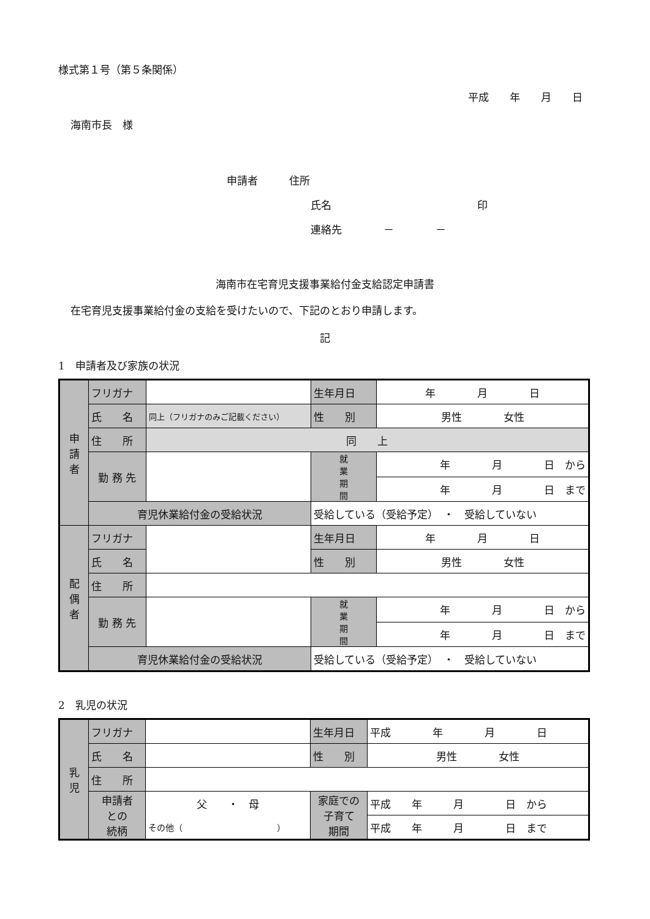様式第１号（第５条関係）
平成　　年　　月　　日
海南市長　様
申請者　　　住所
氏名　　　　　　　　　　　　　　印
連絡先　　　　－　　　　－
海南市在宅育児支援事業給付金支給認定申請書
在宅育児支援事業給付金の支給を受けたいので、下記のとおり申請します。
記
1　申請者及び家族の状況
| 申 請 者 | フリガナ | | 生年月日 | 年 月 日 |
| | 氏 名 | 同上（フリガナのみご記載ください） | 性 別 | 男性 女性 |
| | 住 所 | 同 上 | | |
| | 勤 務 先 | | 就 業 期 間 | 年 月 日 から |
| | | | | 年 月 日 まで |
| | 育児休業給付金の受給状況 | | 受給している（受給予定） ・ 受給していない | |
| 配 偶 者 | フリガナ | | 生年月日 | 年 月 日 |
| | 氏 名 | | 性 別 | 男性 女性 |
| | 住 所 | | | |
| | 勤 務 先 | | 就 業 期 間 | 年 月 日 から |
| | | | | 年 月 日 まで |
| | 育児休業給付金の受給状況 | | 受給している（受給予定） ・ 受給していない | |
2　乳児の状況
| 乳 児 | フリガナ | | 生年月日 | 平成 年 月 日 |
| | 氏 名 | | 性 別 | 男性 女性 |
| | 住 所 | | | |
| | 申請者 との 続柄 | 父 ・ 母 | 家庭での 子育て 期間 | 平成 年 月 日 から |
| | | その他（ ） | | 平成 年 月 日 まで |